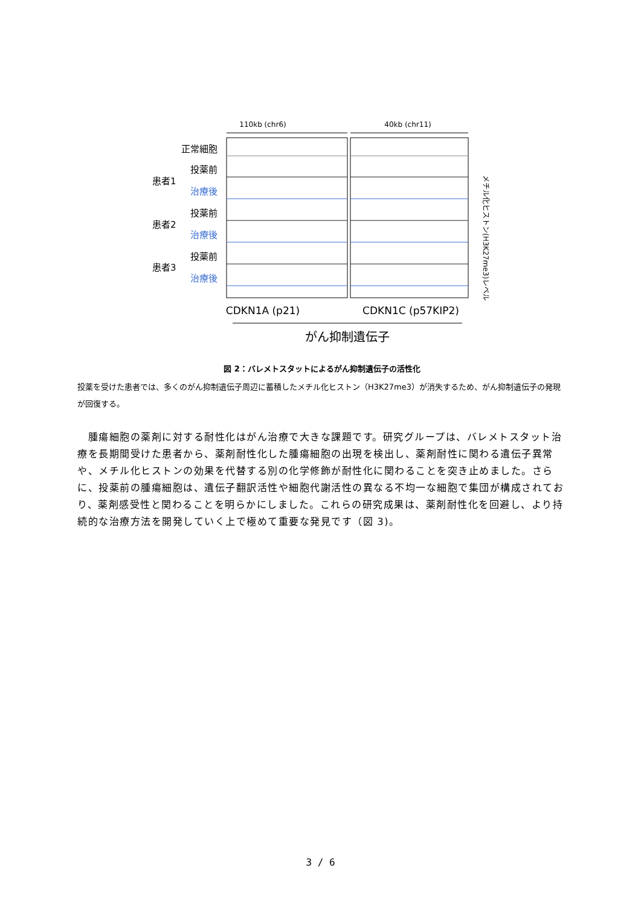110kb (chr6)
40kb (chr11)
正常細胞
投薬前
治療後
投薬前
治療後
投薬前
治療後
患者1
患者2
患者3
CDKN1A (p21)
CDKN1C (p57KIP2)
がん抑制遺伝子
メチル化ヒストン(H3K27me3)レベル
図 2：バレメトスタットによるがん抑制遺伝子の活性化
投薬を受けた患者では、多くのがん抑制遺伝子周辺に蓄積したメチル化ヒストン（H3K27me3）が消失するため、がん抑制遺伝子の発現が回復する。
　腫瘍細胞の薬剤に対する耐性化はがん治療で大きな課題です。研究グループは、バレメトスタット治療を長期間受けた患者から、薬剤耐性化した腫瘍細胞の出現を検出し、薬剤耐性に関わる遺伝子異常や、メチル化ヒストンの効果を代替する別の化学修飾が耐性化に関わることを突き止めました。さらに、投薬前の腫瘍細胞は、遺伝子翻訳活性や細胞代謝活性の異なる不均一な細胞で集団が構成されており、薬剤感受性と関わることを明らかにしました。これらの研究成果は、薬剤耐性化を回避し、より持続的な治療方法を開発していく上で極めて重要な発見です（図 3)。
3 / 6